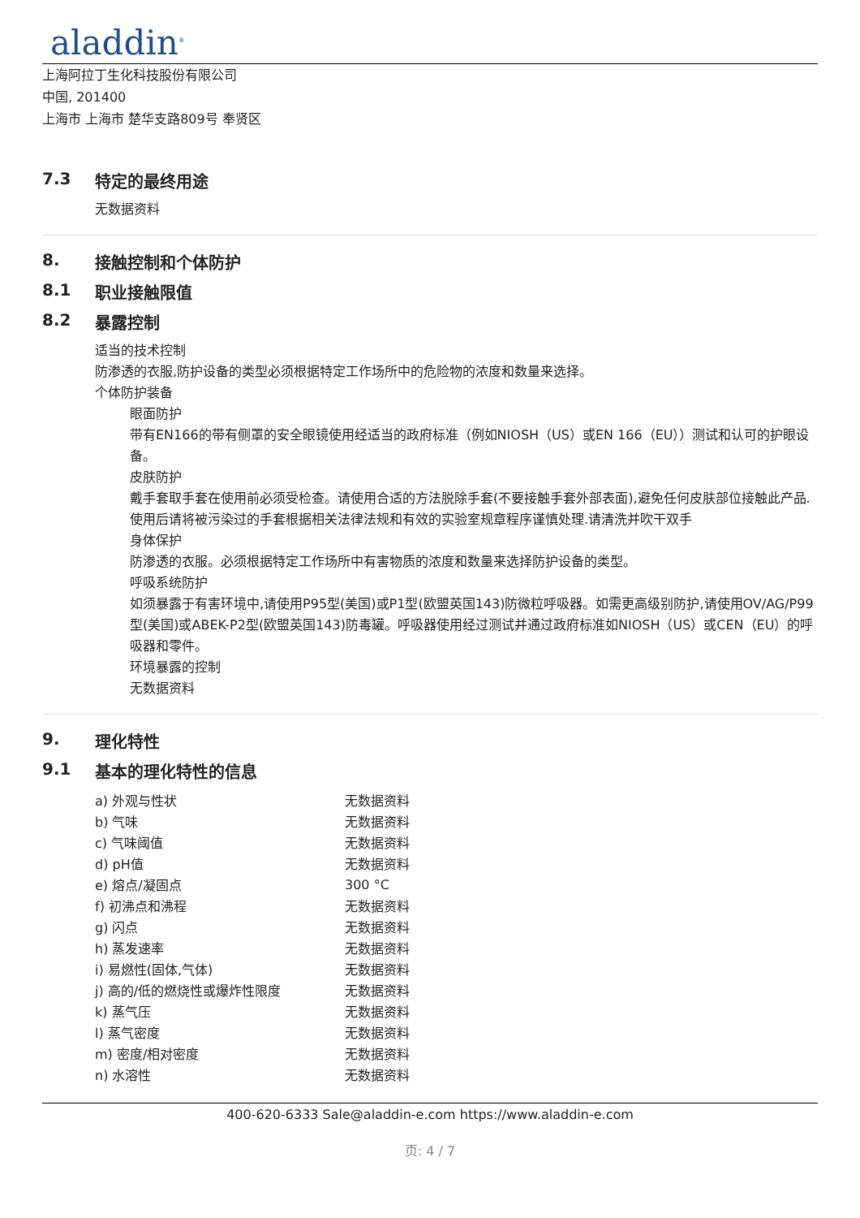aladdin<sup>®</sup>
上海阿拉丁生化科技股份有限公司
中国, 201400
上海市 上海市 楚华支路809号 奉贤区
7.3 特定的最终用途
无数据资料
8. 接触控制和个体防护
8.1 职业接触限值
8.2 暴露控制
适当的技术控制
防渗透的衣服,防护设备的类型必须根据特定工作场所中的危险物的浓度和数量来选择。
个体防护装备
眼面防护
带有EN166的带有侧罩的安全眼镜使用经适当的政府标准（例如NIOSH（US）或EN 166（EU））测试和认可的护眼设备。
皮肤防护
戴手套取手套在使用前必须受检查。请使用合适的方法脱除手套(不要接触手套外部表面),避免任何皮肤部位接触此产品.使用后请将被污染过的手套根据相关法律法规和有效的实验室规章程序谨慎处理.请清洗并吹干双手
身体保护
防渗透的衣服。必须根据特定工作场所中有害物质的浓度和数量来选择防护设备的类型。
呼吸系统防护
如须暴露于有害环境中,请使用P95型(美国)或P1型(欧盟英国143)防微粒呼吸器。如需更高级别防护,请使用OV/AG/P99型(美国)或ABEK-P2型(欧盟英国143)防毒罐。呼吸器使用经过测试并通过政府标准如NIOSH（US）或CEN（EU）的呼吸器和零件。
环境暴露的控制
无数据资料
9. 理化特性
9.1 基本的理化特性的信息
| a) 外观与性状 | 无数据资料 |
| b) 气味 | 无数据资料 |
| c) 气味阈值 | 无数据资料 |
| d) pH值 | 无数据资料 |
| e) 熔点/凝固点 | 300 °C |
| f) 初沸点和沸程 | 无数据资料 |
| g) 闪点 | 无数据资料 |
| h) 蒸发速率 | 无数据资料 |
| i) 易燃性(固体,气体) | 无数据资料 |
| j) 高的/低的燃烧性或爆炸性限度 | 无数据资料 |
| k) 蒸气压 | 无数据资料 |
| l) 蒸气密度 | 无数据资料 |
| m) 密度/相对密度 | 无数据资料 |
| n) 水溶性 | 无数据资料 |
400-620-6333 Sale@aladdin-e.com https://www.aladdin-e.com
页: 4 / 7